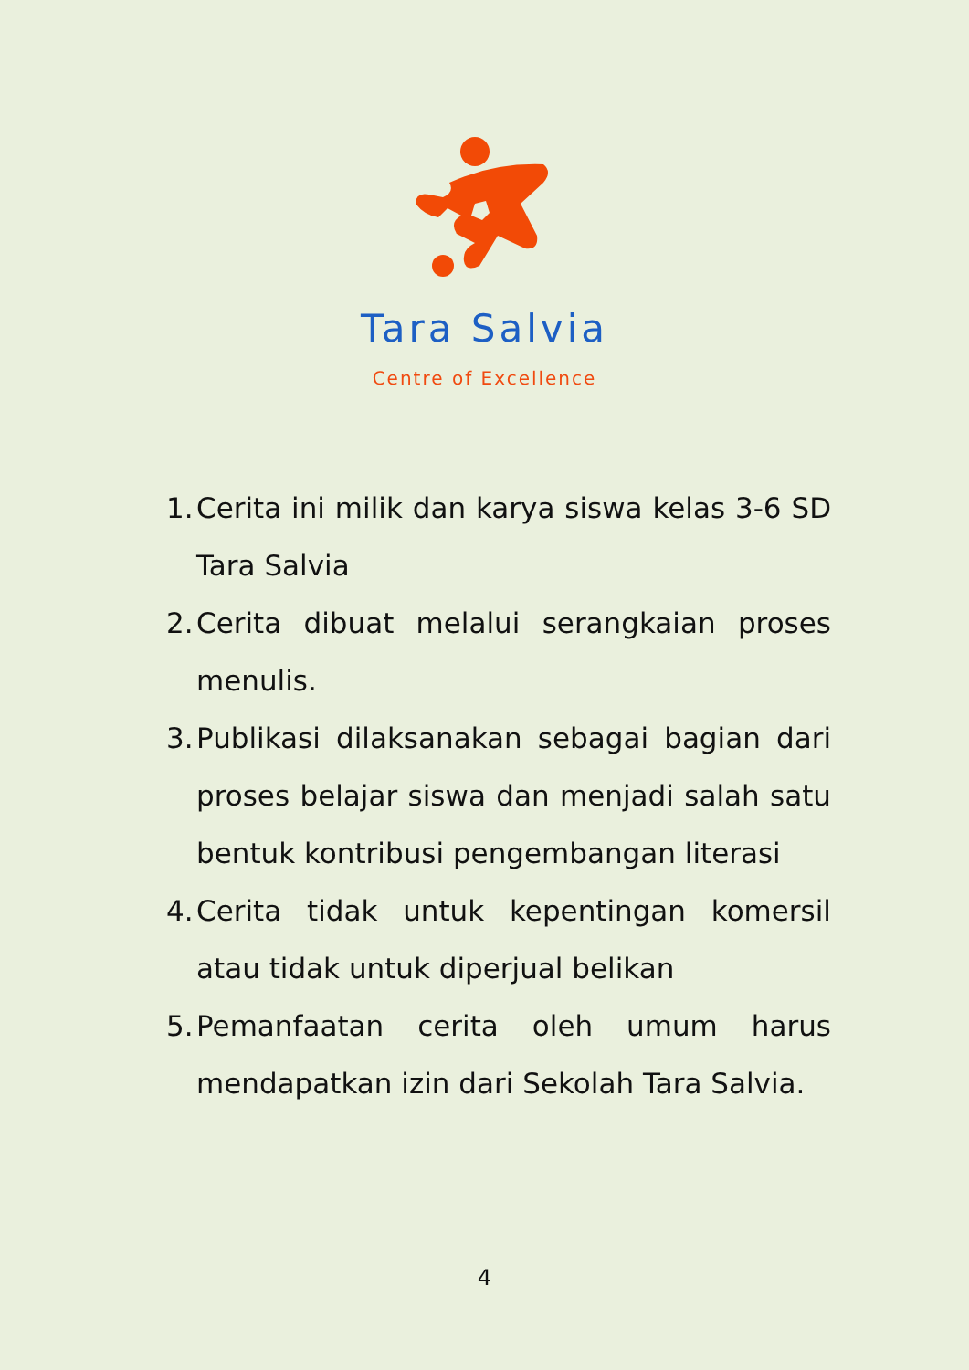Tara Salvia
Centre of Excellence
1. Cerita ini milik dan karya siswa kelas 3-6 SD Tara Salvia
2. Cerita dibuat melalui serangkaian proses menulis.
3. Publikasi dilaksanakan sebagai bagian dari proses belajar siswa dan menjadi salah satu bentuk kontribusi pengembangan literasi
4. Cerita tidak untuk kepentingan komersil atau tidak untuk diperjual belikan
5. Pemanfaatan cerita oleh umum harus mendapatkan izin dari Sekolah Tara Salvia.
4